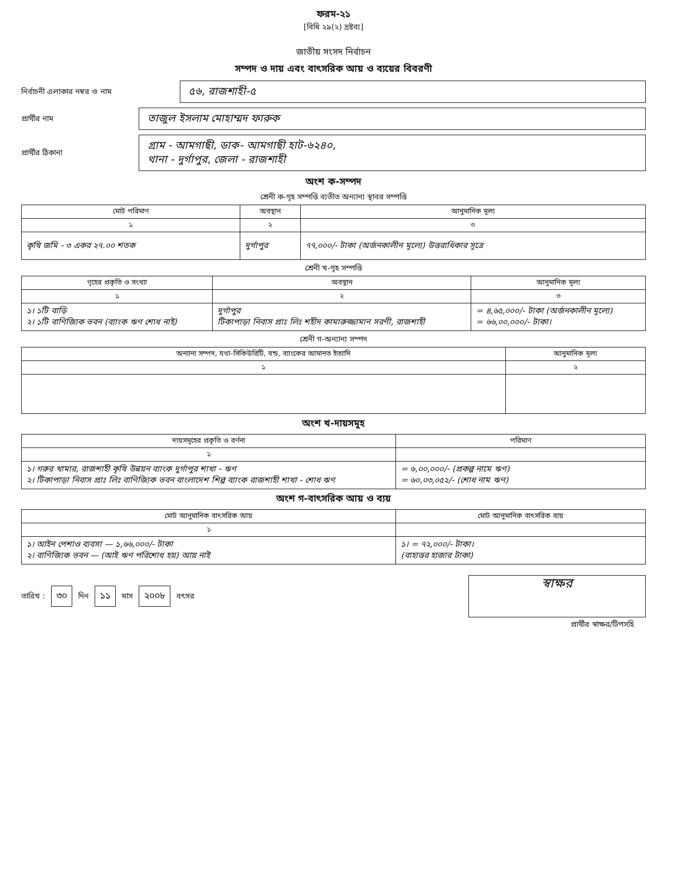ফরম-২১
[বিধি ২৯(২) দ্রষ্টব্য]
জাতীয় সংসদ নির্বাচন
সম্পদ ও দায় এবং বাৎসরিক আয় ও ব্যয়ের বিবরণী
নির্বাচনী এলাকার নম্বর ও নাম
৫৬, রাজশাহী-৫
প্রার্থীর নাম
তাজুল ইসলাম মোহাম্মদ ফারুক
প্রার্থীর ঠিকানা
গ্রাম - আমগাছী, ডাক- আমগাছী হাট-৬২৪০,
থানা - দুর্গাপুর, জেলা - রাজশাহী
অংশ ক-সম্পদ
শ্রেনী ক-গৃহ সম্পত্তি ব্যতীত অন্যান্য স্থাবর সম্পত্তি
| মোট পরিমাণ | অবস্থান | আনুমানিক মূল্য |
| --- | --- | --- |
| ১ | ২ | ৩ |
| কৃষি জমি - ৩ একর ২৭.০০ শতক | দুর্গাপুর | ৭৭,০০০/- টাকা (অর্জনকালীন মূল্যে) উত্তরাধিকার সূত্রে |
শ্রেনী খ-গৃহ সম্পত্তি
| গৃহের প্রকৃতি ও সংখ্যা | অবস্থান | আনুমানিক মূল্য |
| --- | --- | --- |
| ১ | ২ | ৩ |
| ১। ১টি বাড়ি ২। ১টি বাণিজ্যিক ভবন (ব্যাংক ঋণ শোধ নাই) | দুর্গাপুর টিকাপাড়া নিবাস প্রাঃ লিঃ শহীদ কামারুজ্জামান সরণী, রাজশাহী | = ৪,৬৫,০০০/- টাকা (অর্জনকালীন মূল্যে) = ৬৬,০০,০০০/- টাকা। |
শ্রেনী গ-অন্যান্য সম্পদ
| অন্যান্য সম্পদ, যথা-সিকিউরিটি, বন্ড, ব্যাংকের আমানত ইত্যাদি | আনুমানিক মূল্য |
| --- | --- |
| ১ | ২ |
অংশ খ-দায়সমূহ
| দায়সমূহের প্রকৃতি ও বর্ণনা | পরিমাণ |
| --- | --- |
| ১ | |
| ১। গরুর খামার, রাজশাহী কৃষি উন্নয়ন ব্যাংক দুর্গাপুর শাখা - ঋণ ২। টিকাপাড়া নিবাস প্রাঃ লিঃ বাণিজ্যিক ভবন বাংলাদেশ শিল্প ব্যাংক রাজশাহী শাখা - শোধ ঋণ | = ৬,০০,০০০/- (প্রকল্প নামে ঋণ) = ৬০,০৩,০৫২/- (শোধ নাম ঋণ) |
অংশ গ-বাৎসরিক আয় ও ব্যয়
| মোট আনুমানিক বাৎসরিক আয় | মোট আনুমানিক বাৎসরিক ব্যয় |
| --- | --- |
| ১ | |
| ১। আইন পেশাও ব্যবসা — ১,৬৬,০০০/- টাকা ২। বাণিজ্যিক ভবন — (আই ঋণ পরিশোধ হয়) আয় নাই | ১। = ৭২,০০০/- টাকা। (বাহাত্তর হাজার টাকা) |
তারিখ : ৩০ দিন ১১ মাস ২০০৮ বৎসর
স্বাক্ষর
প্রার্থীর স্বাক্ষর/টিপসহি